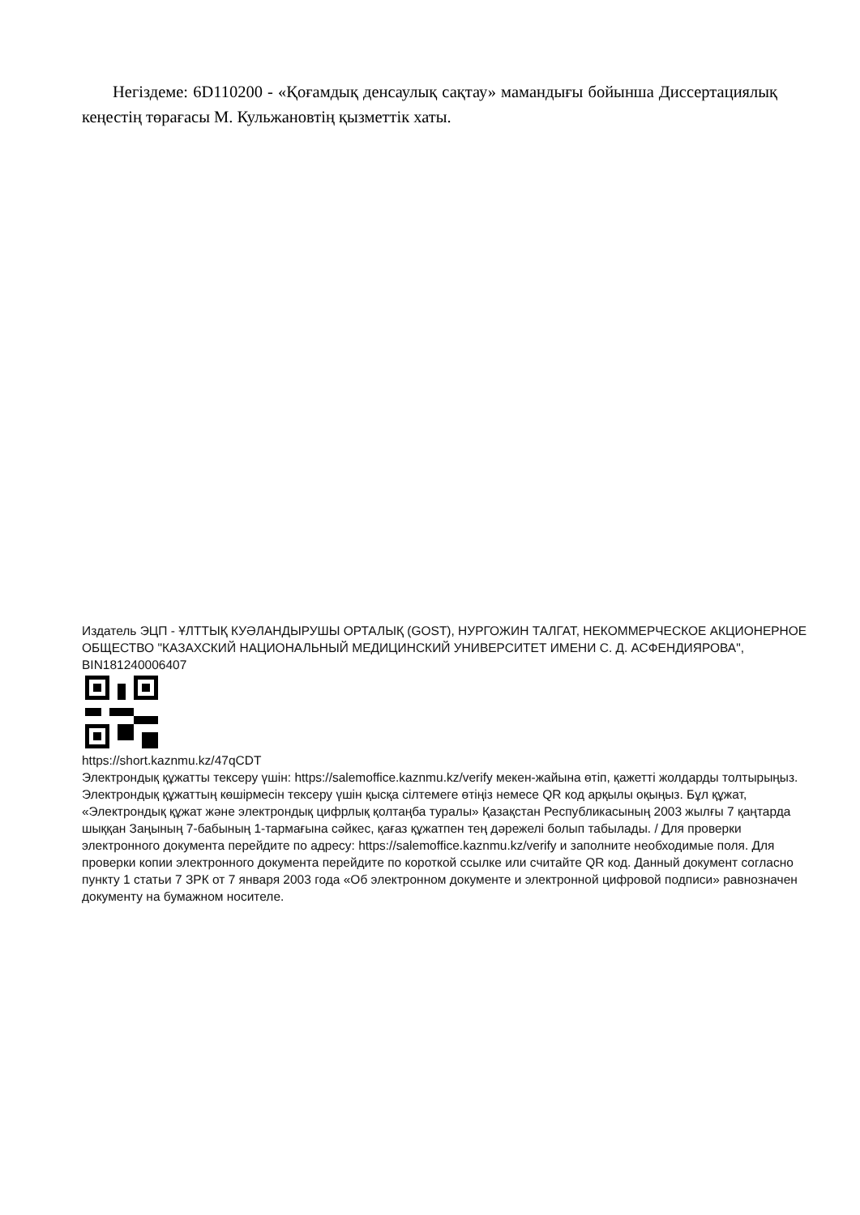Негіздеме: 6D110200 - «Қоғамдық денсаулық сақтау» мамандығы бойынша Диссертациялық кеңестің төрағасы М. Кульжановтің қызметтік хаты.
Издатель ЭЦП - ҰЛТТЫҚ КУӘЛАНДЫРУШЫ ОРТАЛЫҚ (GOST), НУРГОЖИН ТАЛГАТ, НЕКОММЕРЧЕСКОЕ АКЦИОНЕРНОЕ ОБЩЕСТВО "КАЗАХСКИЙ НАЦИОНАЛЬНЫЙ МЕДИЦИНСКИЙ УНИВЕРСИТЕТ ИМЕНИ С. Д. АСФЕНДИЯРОВА", BIN181240006407
https://short.kaznmu.kz/47qCDT
Электрондық құжатты тексеру үшін: https://salemoffice.kaznmu.kz/verify мекен-жайына өтіп, қажетті жолдарды толтырыңыз. Электрондық құжаттың көшірмесін тексеру үшін қысқа сілтемеге өтіңіз немесе QR код арқылы оқыңыз. Бұл құжат, «Электрондық құжат және электрондық цифрлық қолтаңба туралы» Қазақстан Республикасының 2003 жылғы 7 қаңтарда шыққан Заңының 7-бабының 1-тармағына сәйкес, қағаз құжатпен тең дәрежелі болып табылады. / Для проверки электронного документа перейдите по адресу: https://salemoffice.kaznmu.kz/verify и заполните необходимые поля. Для проверки копии электронного документа перейдите по короткой ссылке или считайте QR код. Данный документ согласно пункту 1 статьи 7 ЗРК от 7 января 2003 года «Об электронном документе и электронной цифровой подписи» равнозначен документу на бумажном носителе.